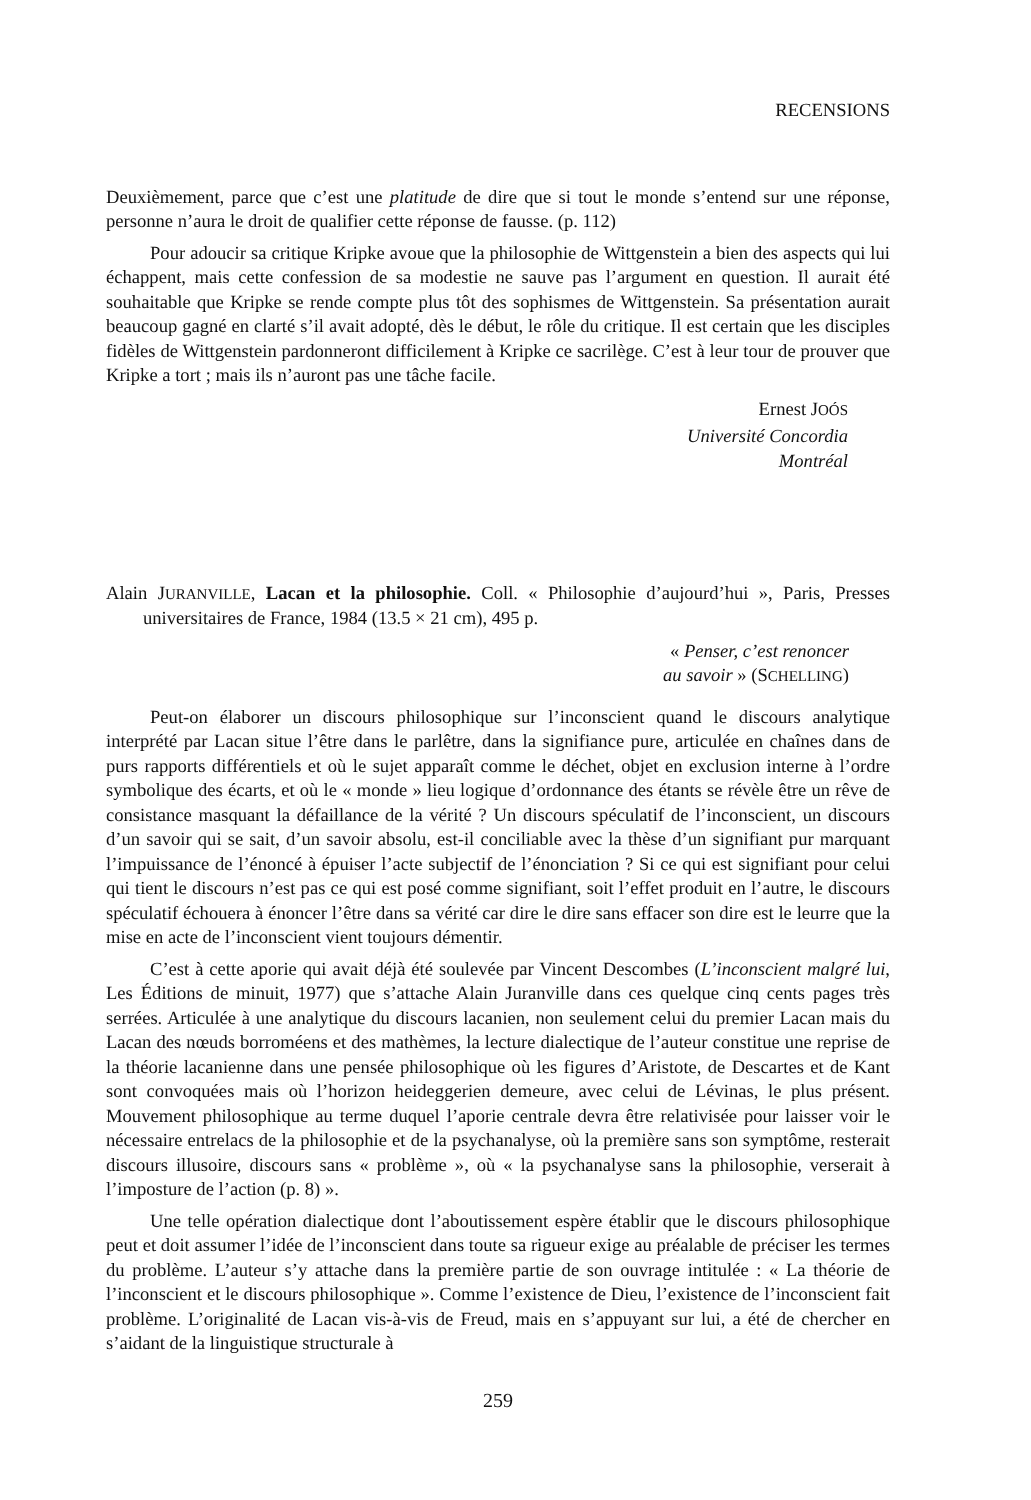RECENSIONS
Deuxièmement, parce que c’est une platitude de dire que si tout le monde s’entend sur une réponse, personne n’aura le droit de qualifier cette réponse de fausse. (p. 112)
Pour adoucir sa critique Kripke avoue que la philosophie de Wittgenstein a bien des aspects qui lui échappent, mais cette confession de sa modestie ne sauve pas l’argument en question. Il aurait été souhaitable que Kripke se rende compte plus tôt des sophismes de Wittgenstein. Sa présentation aurait beaucoup gagné en clarté s’il avait adopté, dès le début, le rôle du critique. Il est certain que les disciples fidèles de Wittgenstein pardonneront difficilement à Kripke ce sacrilège. C’est à leur tour de prouver que Kripke a tort ; mais ils n’auront pas une tâche facile.
Ernest JOÓS
Université Concordia
Montréal
Alain JURANVILLE, Lacan et la philosophie. Coll. « Philosophie d’aujourd’hui », Paris, Presses universitaires de France, 1984 (13.5 × 21 cm), 495 p.
« Penser, c’est renoncer
au savoir » (SCHELLING)
Peut-on élaborer un discours philosophique sur l’inconscient quand le discours analytique interprété par Lacan situe l’être dans le parlêtre, dans la signifiance pure, articulée en chaînes dans de purs rapports différentiels et où le sujet apparaît comme le déchet, objet en exclusion interne à l’ordre symbolique des écarts, et où le « monde » lieu logique d’ordonnance des étants se révèle être un rêve de consistance masquant la défaillance de la vérité ? Un discours spéculatif de l’inconscient, un discours d’un savoir qui se sait, d’un savoir absolu, est-il conciliable avec la thèse d’un signifiant pur marquant l’impuissance de l’énoncé à épuiser l’acte subjectif de l’énonciation ? Si ce qui est signifiant pour celui qui tient le discours n’est pas ce qui est posé comme signifiant, soit l’effet produit en l’autre, le discours spéculatif échouera à énoncer l’être dans sa vérité car dire le dire sans effacer son dire est le leurre que la mise en acte de l’inconscient vient toujours démentir.
C’est à cette aporie qui avait déjà été soulevée par Vincent Descombes (L’inconscient malgré lui, Les Éditions de minuit, 1977) que s’attache Alain Juranville dans ces quelque cinq cents pages très serrées. Articulée à une analytique du discours lacanien, non seulement celui du premier Lacan mais du Lacan des nœuds borroméens et des mathèmes, la lecture dialectique de l’auteur constitue une reprise de la théorie lacanienne dans une pensée philosophique où les figures d’Aristote, de Descartes et de Kant sont convoquées mais où l’horizon heideggerien demeure, avec celui de Lévinas, le plus présent. Mouvement philosophique au terme duquel l’aporie centrale devra être relativisée pour laisser voir le nécessaire entrelacs de la philosophie et de la psychanalyse, où la première sans son symptôme, resterait discours illusoire, discours sans « problème », où « la psychanalyse sans la philosophie, verserait à l’imposture de l’action (p. 8) ».
Une telle opération dialectique dont l’aboutissement espère établir que le discours philosophique peut et doit assumer l’idée de l’inconscient dans toute sa rigueur exige au préalable de préciser les termes du problème. L’auteur s’y attache dans la première partie de son ouvrage intitulée : « La théorie de l’inconscient et le discours philosophique ». Comme l’existence de Dieu, l’existence de l’inconscient fait problème. L’originalité de Lacan vis-à-vis de Freud, mais en s’appuyant sur lui, a été de chercher en s’aidant de la linguistique structurale à
259